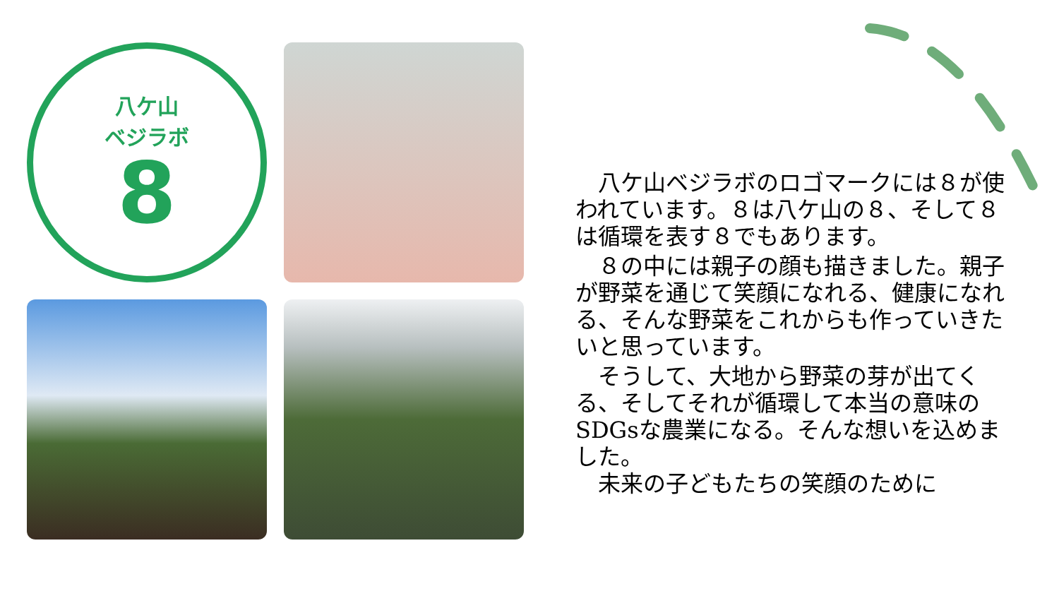八ケ山
ベジラボ
8
　八ケ山ベジラボのロゴマークには８が使われています。８は八ケ山の８、そして８は循環を表す８でもあります。
　８の中には親子の顔も描きました。親子が野菜を通じて笑顔になれる、健康になれる、そんな野菜をこれからも作っていきたいと思っています。
　そうして、大地から野菜の芽が出てくる、そしてそれが循環して本当の意味のSDGsな農業になる。そんな想いを込めました。
　未来の子どもたちの笑顔のために